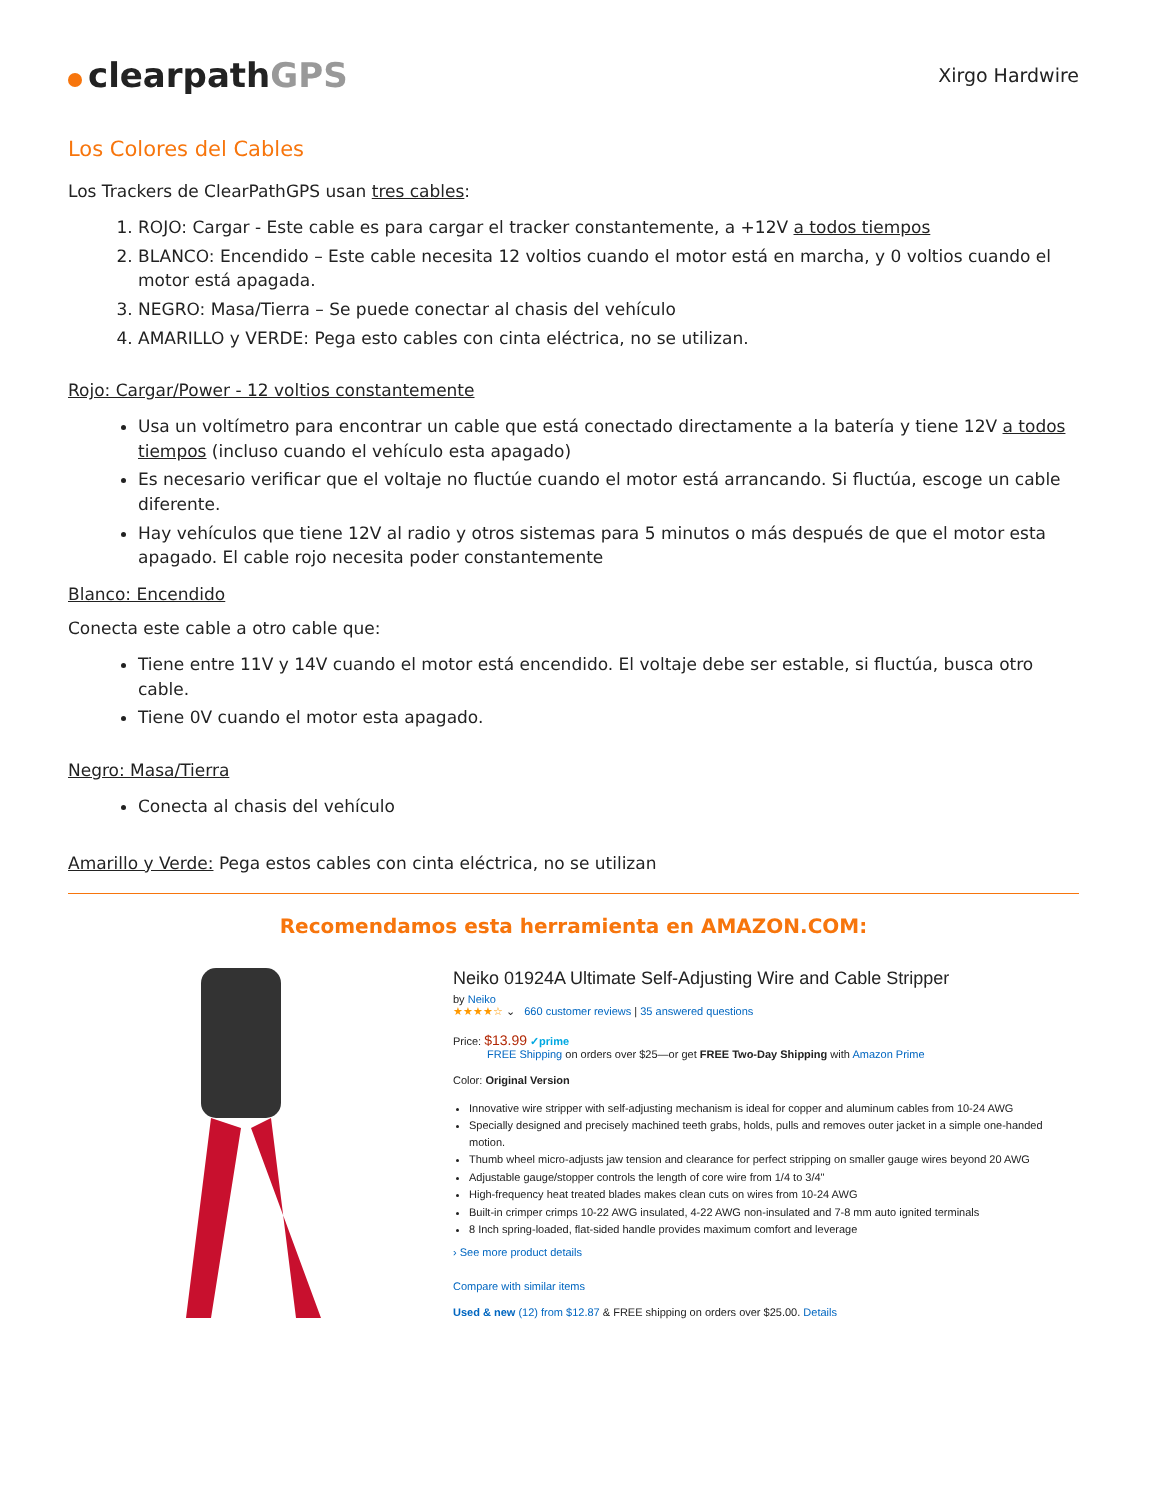clearpathGPS
Xirgo Hardwire
Los Colores del Cables
Los Trackers de ClearPathGPS usan tres cables:
1. ROJO: Cargar - Este cable es para cargar el tracker constantemente, a +12V a todos tiempos
2. BLANCO: Encendido – Este cable necesita 12 voltios cuando el motor está en marcha, y 0 voltios cuando el motor está apagada.
3. NEGRO: Masa/Tierra – Se puede conectar al chasis del vehículo
4. AMARILLO y VERDE: Pega esto cables con cinta eléctrica, no se utilizan.
Rojo: Cargar/Power - 12 voltios constantemente
Usa un voltímetro para encontrar un cable que está conectado directamente a la batería y tiene 12V a todos tiempos (incluso cuando el vehículo esta apagado)
Es necesario verificar que el voltaje no fluctúe cuando el motor está arrancando. Si fluctúa, escoge un cable diferente.
Hay vehículos que tiene 12V al radio y otros sistemas para 5 minutos o más después de que el motor esta apagado. El cable rojo necesita poder constantemente
Blanco: Encendido
Conecta este cable a otro cable que:
Tiene entre 11V y 14V cuando el motor está encendido. El voltaje debe ser estable, si fluctúa, busca otro cable.
Tiene 0V cuando el motor esta apagado.
Negro: Masa/Tierra
Conecta al chasis del vehículo
Amarillo y Verde: Pega estos cables con cinta eléctrica, no se utilizan
Recomendamos esta herramienta en AMAZON.COM:
Neiko 01924A Ultimate Self-Adjusting Wire and Cable Stripper
by Neiko
★★★★☆ ⌄ 660 customer reviews | 35 answered questions
Price: $13.99 ✓prime
FREE Shipping on orders over $25—or get FREE Two-Day Shipping with Amazon Prime
Color: Original Version
Innovative wire stripper with self-adjusting mechanism is ideal for copper and aluminum cables from 10-24 AWG
Specially designed and precisely machined teeth grabs, holds, pulls and removes outer jacket in a simple one-handed motion.
Thumb wheel micro-adjusts jaw tension and clearance for perfect stripping on smaller gauge wires beyond 20 AWG
Adjustable gauge/stopper controls the length of core wire from 1/4 to 3/4"
High-frequency heat treated blades makes clean cuts on wires from 10-24 AWG
Built-in crimper crimps 10-22 AWG insulated, 4-22 AWG non-insulated and 7-8 mm auto ignited terminals
8 Inch spring-loaded, flat-sided handle provides maximum comfort and leverage
› See more product details
Compare with similar items
Used & new (12) from $12.87 & FREE shipping on orders over $25.00. Details